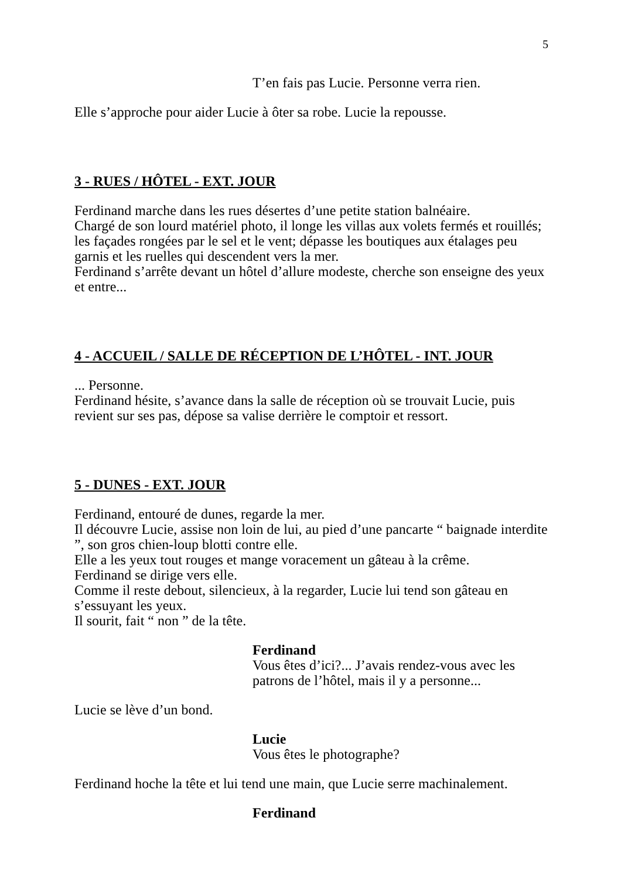5
T’en fais pas Lucie. Personne verra rien.
Elle s’approche pour aider Lucie à ôter sa robe. Lucie la repousse.
3 - RUES / HÔTEL - EXT. JOUR
Ferdinand marche dans les rues désertes d’une petite station balnéaire.
Chargé de son lourd matériel photo, il longe les villas aux volets fermés et rouillés; les façades rongées par le sel et le vent; dépasse les boutiques aux étalages peu garnis et les ruelles qui descendent vers la mer.
Ferdinand s’arrête devant un hôtel d’allure modeste, cherche son enseigne des yeux et entre...
4 - ACCUEIL / SALLE DE RÉCEPTION DE L’HÔTEL - INT. JOUR
... Personne.
Ferdinand hésite, s’avance dans la salle de réception où se trouvait Lucie, puis revient sur ses pas, dépose sa valise derrière le comptoir et ressort.
5 - DUNES - EXT. JOUR
Ferdinand, entouré de dunes, regarde la mer.
Il découvre Lucie, assise non loin de lui, au pied d’une pancarte “ baignade interdite ”, son gros chien-loup blotti contre elle.
Elle a les yeux tout rouges et mange voracement un gâteau à la crême.
Ferdinand se dirige vers elle.
Comme il reste debout, silencieux, à la regarder, Lucie lui tend son gâteau en s’essuyant les yeux.
Il sourit, fait “ non ” de la tête.
Ferdinand
Vous êtes d’ici?... J’avais rendez-vous avec les patrons de l’hôtel, mais il y a personne...
Lucie se lève d’un bond.
Lucie
Vous êtes le photographe?
Ferdinand hoche la tête et lui tend une main, que Lucie serre machinalement.
Ferdinand